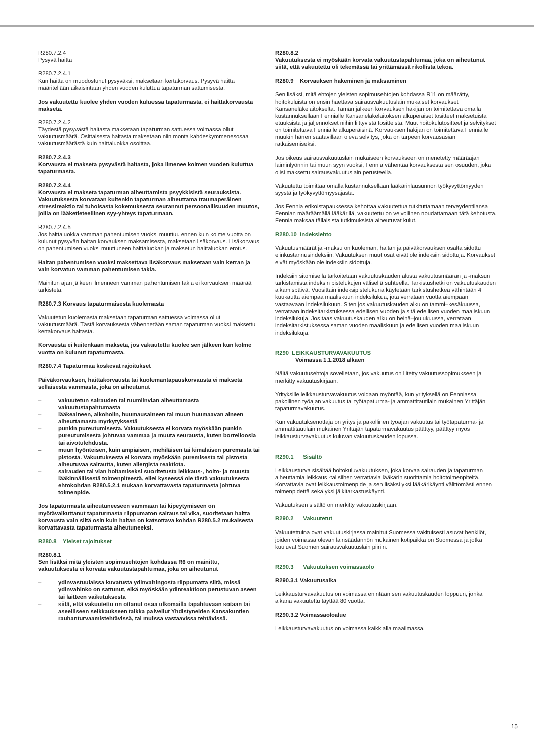R280.7.2.4
Pysyvä haitta
R280.7.2.4.1
Kun haitta on muodostunut pysyväksi, maksetaan kertakorvaus. Pysyvä haitta määritellään aikaisintaan yhden vuoden kuluttua tapaturman sattumisesta.
Jos vakuutettu kuolee yhden vuoden kuluessa tapaturmasta, ei haittakorvausta makseta.
R280.7.2.4.2
Täydestä pysyvästä haitasta maksetaan tapaturman sattuessa voimassa ollut vakuutusmäärä. Osittaisesta haitasta maksetaan niin monta kahdeskymmenesosaa vakuutusmäärästä kuin haittaluokka osoittaa.
R280.7.2.4.3
Korvausta ei makseta pysyvästä haitasta, joka ilmenee kolmen vuoden kuluttua tapaturmasta.
R280.7.2.4.4
Korvausta ei makseta tapaturman aiheuttamista psyykkisistä seurauksista. Vakuutuksesta korvataan kuitenkin tapaturman aiheuttama traumaperäinen stressireaktio tai tuhoisasta kokemuksesta seurannut persoonallisuuden muutos, joilla on lääketieteellinen syy-yhteys tapaturmaan.
R280.7.2.4.5
Jos haittaluokka vamman pahentumisen vuoksi muuttuu ennen kuin kolme vuotta on kulunut pysyvän haitan korvauksen maksamisesta, maksetaan lisäkorvaus. Lisäkorvaus on pahentumisen vuoksi muuttuneen haittaluokan ja maksetun haittaluokan erotus.
Haitan pahentumisen vuoksi maksettava lisäkorvaus maksetaan vain kerran ja vain korvatun vamman pahentumisen takia.
Mainitun ajan jälkeen ilmenneen vamman pahentumisen takia ei korvauksen määrää tarkisteta.
R280.7.3 Korvaus tapaturmaisesta kuolemasta
Vakuutetun kuolemasta maksetaan tapaturman sattuessa voimassa ollut vakuutusmäärä. Tästä korvauksesta vähennetään saman tapaturman vuoksi maksettu kertakorvaus haitasta.
Korvausta ei kuitenkaan makseta, jos vakuutettu kuolee sen jälkeen kun kolme vuotta on kulunut tapaturmasta.
R280.7.4 Tapaturmaa koskevat rajoitukset
Päiväkorvauksen, haittakorvausta tai kuolemantapauskorvausta ei makseta sellaisesta vammasta, joka on aiheutunut
– vakuutetun sairauden tai ruumiinvian aiheuttamasta vakuutustapahtumasta
– lääkeaineen, alkoholin, huumausaineen tai muun huumaavan aineen aiheuttamasta myrkytyksestä
– punkin pureutumisesta. Vakuutuksesta ei korvata myöskään punkin pureutumisesta johtuvaa vammaa ja muuta seurausta, kuten borrelioosia tai aivotulehdusta.
– muun hyönteisen, kuin ampiaisen, mehiläisen tai kimalaisen puremasta tai pistosta. Vakuutuksesta ei korvata myöskään puremisesta tai pistosta aiheutuvaa sairautta, kuten allergista reaktiota.
– sairauden tai vian hoitamiseksi suoritetusta leikkaus-, hoito- ja muusta lääkinnällisestä toimenpiteestä, ellei kyseessä ole tästä vakuutuksesta ehtokohdan R280.5.2.1 mukaan korvattavasta tapaturmasta johtuva toimenpide.
Jos tapaturmasta aiheutuneeseen vammaan tai kipeytymiseen on myötävaikuttanut tapaturmasta riippumaton sairaus tai vika, suoritetaan haitta korvausta vain siltä osin kuin haitan on katsottava kohdan R280.5.2 mukaisesta korvattavasta tapaturmasta aiheutuneeksi.
R280.8 Yleiset rajoitukset
R280.8.1
Sen lisäksi mitä yleisten sopimusehtojen kohdassa R6 on mainittu, vakuutuksesta ei korvata vakuutustapahtumaa, joka on aiheutunut
– ydinvastuulaissa kuvatusta ydinvahingosta riippumatta siitä, missä ydinvahinko on sattunut, eikä myöskään ydinreaktioon perustuvan aseen tai laitteen vaikutuksesta
– siitä, että vakuutettu on ottanut osaa ulkomailla tapahtuvaan sotaan tai aseelliseen selkkaukseen taikka palvellut Yhdistyneiden Kansakuntien rauhanturvaamistehtävissä, tai muissa vastaavissa tehtävissä.
R280.8.2
Vakuutuksesta ei myöskään korvata vakuutustapahtumaa, joka on aiheutunut siitä, että vakuutettu oli tekemässä tai yrittämässä rikollista tekoa.
R280.9 Korvauksen hakeminen ja maksaminen
Sen lisäksi, mitä ehtojen yleisten sopimusehtojen kohdassa R11 on määrätty, hoitokuluista on ensin haettava sairausvakuutuslain mukaiset korvaukset Kansaneläkelaitokselta. Tämän jälkeen korvauksen hakijan on toimitettava omalla kustannuksellaan Fennialle Kansaneläkelaitoksen alkuperäiset tositteet maksetuista etuuksista ja jäljennökset niihin liittyvistä tositteista. Muut hoitokulutositteet ja selvitykset on toimitettava Fennialle alkuperäisinä. Korvauksen hakijan on toimitettava Fennialle muukin hänen saatavillaan oleva selvitys, joka on tarpeen korvausasian ratkaisemiseksi.
Jos oikeus sairausvakuutuslain mukaiseen korvaukseen on menetetty määräajan laiminlyönnin tai muun syyn vuoksi, Fennia vähentää korvauksesta sen osuuden, joka olisi maksettu sairausvakuutuslain perusteella.
Vakuutettu toimittaa omalla kustannuksellaan lääkärinlausunnon työkyvyttömyyden syystä ja työkyvyttömyysajasta.
Jos Fennia erikoistapauksessa kehottaa vakuutettua tutkituttamaan terveydentilansa Fennian määräämällä lääkärillä, vakuutettu on velvollinen noudattamaan tätä kehotusta. Fennia maksaa tällaisista tutkimuksista aiheutuvat kulut.
R280.10 Indeksiehto
Vakuutusmäärät ja -maksu on kuoleman, haitan ja päiväkorvauksen osalta sidottu elinkustannusindeksiin. Vakuutuksen muut osat eivät ole indeksiin sidottuja. Korvaukset eivät myöskään ole indeksiin sidottuja.
Indeksiin sitomisella tarkoitetaan vakuutuskauden alusta vakuutusmäärän ja -maksun tarkistamista indeksin pistelukujen välisellä suhteella. Tarkistushetki on vakuutuskauden alkamispäivä. Vuosittain indeksipistelukuna käytetään tarkistushetkeä vähintään 4 kuukautta aiempaa maaliskuun indeksilukua, jota verrataan vuotta aiempaan vastaavaan indeksilukuun. Siten jos vakuutuskauden alku on tammi–kesäkuussa, verrataan indeksitarkistuksessa edellisen vuoden ja sitä edellisen vuoden maaliskuun indeksilukuja. Jos taas vakuutuskauden alku on heinä–joulukuussa, verrataan indeksitarkistuksessa saman vuoden maaliskuun ja edellisen vuoden maaliskuun indeksilukuja.
R290 LEIKKAUSTURVAVAKUUTUS
Voimassa 1.1.2018 alkaen
Näitä vakuutusehtoja sovelletaan, jos vakuutus on liitetty vakuutussopimukseen ja merkitty vakuutuskirjaan.
Yrityksille leikkausturvavakuutus voidaan myöntää, kun yrityksellä on Fenniassa pakollinen työajan vakuutus tai työtapaturma- ja ammattitautilain mukainen Yrittäjän tapaturmavakuutus.
Kun vakuutuksenottaja on yritys ja pakollinen työajan vakuutus tai työtapaturma- ja ammattitautilain mukainen Yrittäjän tapaturmavakuutus päättyy, päättyy myös leikkausturvavakuutus kuluvan vakuutuskauden lopussa.
R290.1 Sisältö
Leikkausturva sisältää hoitokuluvakuutuksen, joka korvaa sairauden ja tapaturman aiheuttamia leikkaus -tai siihen verrattavia lääkärin suorittamia hoitotoimenpiteitä. Korvattavia ovat leikkaustoimenpide ja sen lisäksi yksi lääkärikäynti välittömästi ennen toimenpidettä sekä yksi jälkitarkastuskäynti.
Vakuutuksen sisältö on merkitty vakuutuskirjaan.
R290.2 Vakuutetut
Vakuutettuina ovat vakuutuskirjassa mainitut Suomessa vakituisesti asuvat henkilöt, joiden voimassa olevan lainsäädännön mukainen kotipaikka on Suomessa ja jotka kuuluvat Suomen sairausvakuutuslain piiriin.
R290.3 Vakuutuksen voimassaolo
R290.3.1 Vakuutusaika
Leikkausturvavakuutus on voimassa enintään sen vakuutuskauden loppuun, jonka aikana vakuutettu täyttää 80 vuotta.
R290.3.2 Voimassaoloalue
Leikkausturvavakuutus on voimassa kaikkialla maailmassa.
15